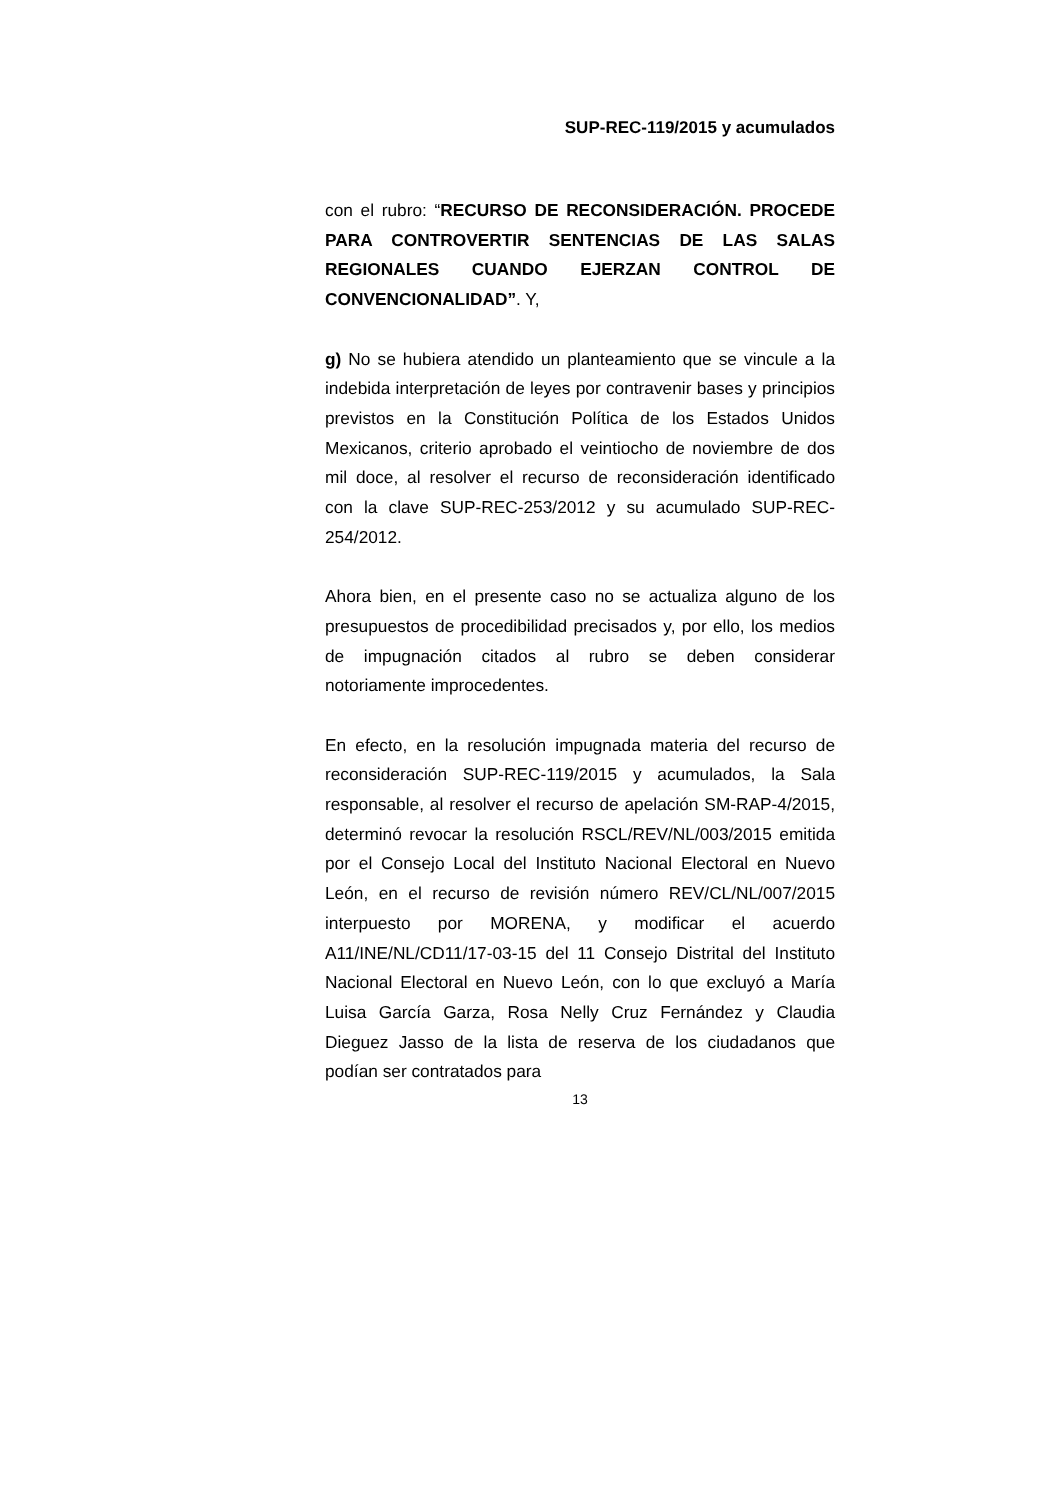SUP-REC-119/2015 y acumulados
con el rubro: “RECURSO DE RECONSIDERACIÓN. PROCEDE PARA CONTROVERTIR SENTENCIAS DE LAS SALAS REGIONALES CUANDO EJERZAN CONTROL DE CONVENCIONALIDAD”. Y,
g) No se hubiera atendido un planteamiento que se vincule a la indebida interpretación de leyes por contravenir bases y principios previstos en la Constitución Política de los Estados Unidos Mexicanos, criterio aprobado el veintiocho de noviembre de dos mil doce, al resolver el recurso de reconsideración identificado con la clave SUP-REC-253/2012 y su acumulado SUP-REC-254/2012.
Ahora bien, en el presente caso no se actualiza alguno de los presupuestos de procedibilidad precisados y, por ello, los medios de impugnación citados al rubro se deben considerar notoriamente improcedentes.
En efecto, en la resolución impugnada materia del recurso de reconsideración SUP-REC-119/2015 y acumulados, la Sala responsable, al resolver el recurso de apelación SM-RAP-4/2015, determinó revocar la resolución RSCL/REV/NL/003/2015 emitida por el Consejo Local del Instituto Nacional Electoral en Nuevo León, en el recurso de revisión número REV/CL/NL/007/2015 interpuesto por MORENA, y modificar el acuerdo A11/INE/NL/CD11/17-03-15 del 11 Consejo Distrital del Instituto Nacional Electoral en Nuevo León, con lo que excluyó a María Luisa García Garza, Rosa Nelly Cruz Fernández y Claudia Dieguez Jasso de la lista de reserva de los ciudadanos que podían ser contratados para
13